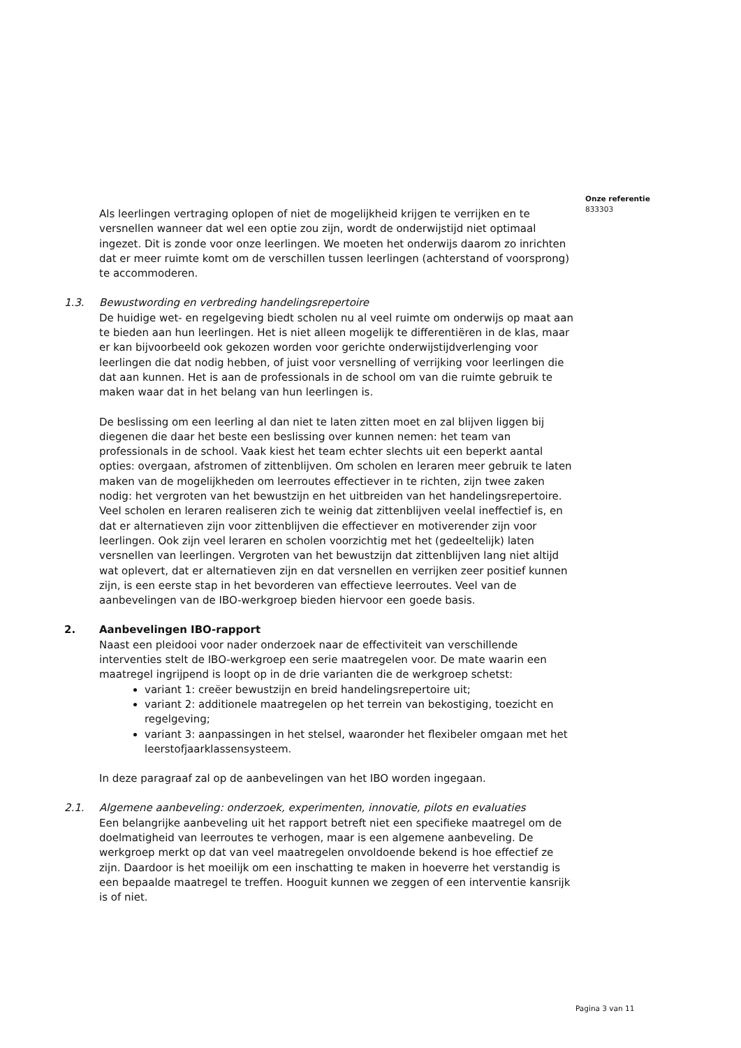Onze referentie
833303
Als leerlingen vertraging oplopen of niet de mogelijkheid krijgen te verrijken en te versnellen wanneer dat wel een optie zou zijn, wordt de onderwijstijd niet optimaal ingezet. Dit is zonde voor onze leerlingen. We moeten het onderwijs daarom zo inrichten dat er meer ruimte komt om de verschillen tussen leerlingen (achterstand of voorsprong) te accommoderen.
1.3. Bewustwording en verbreding handelingsrepertoire
De huidige wet- en regelgeving biedt scholen nu al veel ruimte om onderwijs op maat aan te bieden aan hun leerlingen. Het is niet alleen mogelijk te differentiëren in de klas, maar er kan bijvoorbeeld ook gekozen worden voor gerichte onderwijstijdverlenging voor leerlingen die dat nodig hebben, of juist voor versnelling of verrijking voor leerlingen die dat aan kunnen. Het is aan de professionals in de school om van die ruimte gebruik te maken waar dat in het belang van hun leerlingen is.
De beslissing om een leerling al dan niet te laten zitten moet en zal blijven liggen bij diegenen die daar het beste een beslissing over kunnen nemen: het team van professionals in de school. Vaak kiest het team echter slechts uit een beperkt aantal opties: overgaan, afstromen of zittenblijven. Om scholen en leraren meer gebruik te laten maken van de mogelijkheden om leerroutes effectiever in te richten, zijn twee zaken nodig: het vergroten van het bewustzijn en het uitbreiden van het handelingsrepertoire. Veel scholen en leraren realiseren zich te weinig dat zittenblijven veelal ineffectief is, en dat er alternatieven zijn voor zittenblijven die effectiever en motiverender zijn voor leerlingen. Ook zijn veel leraren en scholen voorzichtig met het (gedeeltelijk) laten versnellen van leerlingen. Vergroten van het bewustzijn dat zittenblijven lang niet altijd wat oplevert, dat er alternatieven zijn en dat versnellen en verrijken zeer positief kunnen zijn, is een eerste stap in het bevorderen van effectieve leerroutes. Veel van de aanbevelingen van de IBO-werkgroep bieden hiervoor een goede basis.
2. Aanbevelingen IBO-rapport
Naast een pleidooi voor nader onderzoek naar de effectiviteit van verschillende interventies stelt de IBO-werkgroep een serie maatregelen voor. De mate waarin een maatregel ingrijpend is loopt op in de drie varianten die de werkgroep schetst:
variant 1: creëer bewustzijn en breid handelingsrepertoire uit;
variant 2: additionele maatregelen op het terrein van bekostiging, toezicht en regelgeving;
variant 3: aanpassingen in het stelsel, waaronder het flexibeler omgaan met het leerstofjaarklassensysteem.
In deze paragraaf zal op de aanbevelingen van het IBO worden ingegaan.
2.1. Algemene aanbeveling: onderzoek, experimenten, innovatie, pilots en evaluaties
Een belangrijke aanbeveling uit het rapport betreft niet een specifieke maatregel om de doelmatigheid van leerroutes te verhogen, maar is een algemene aanbeveling. De werkgroep merkt op dat van veel maatregelen onvoldoende bekend is hoe effectief ze zijn. Daardoor is het moeilijk om een inschatting te maken in hoeverre het verstandig is een bepaalde maatregel te treffen. Hooguit kunnen we zeggen of een interventie kansrijk is of niet.
Pagina 3 van 11